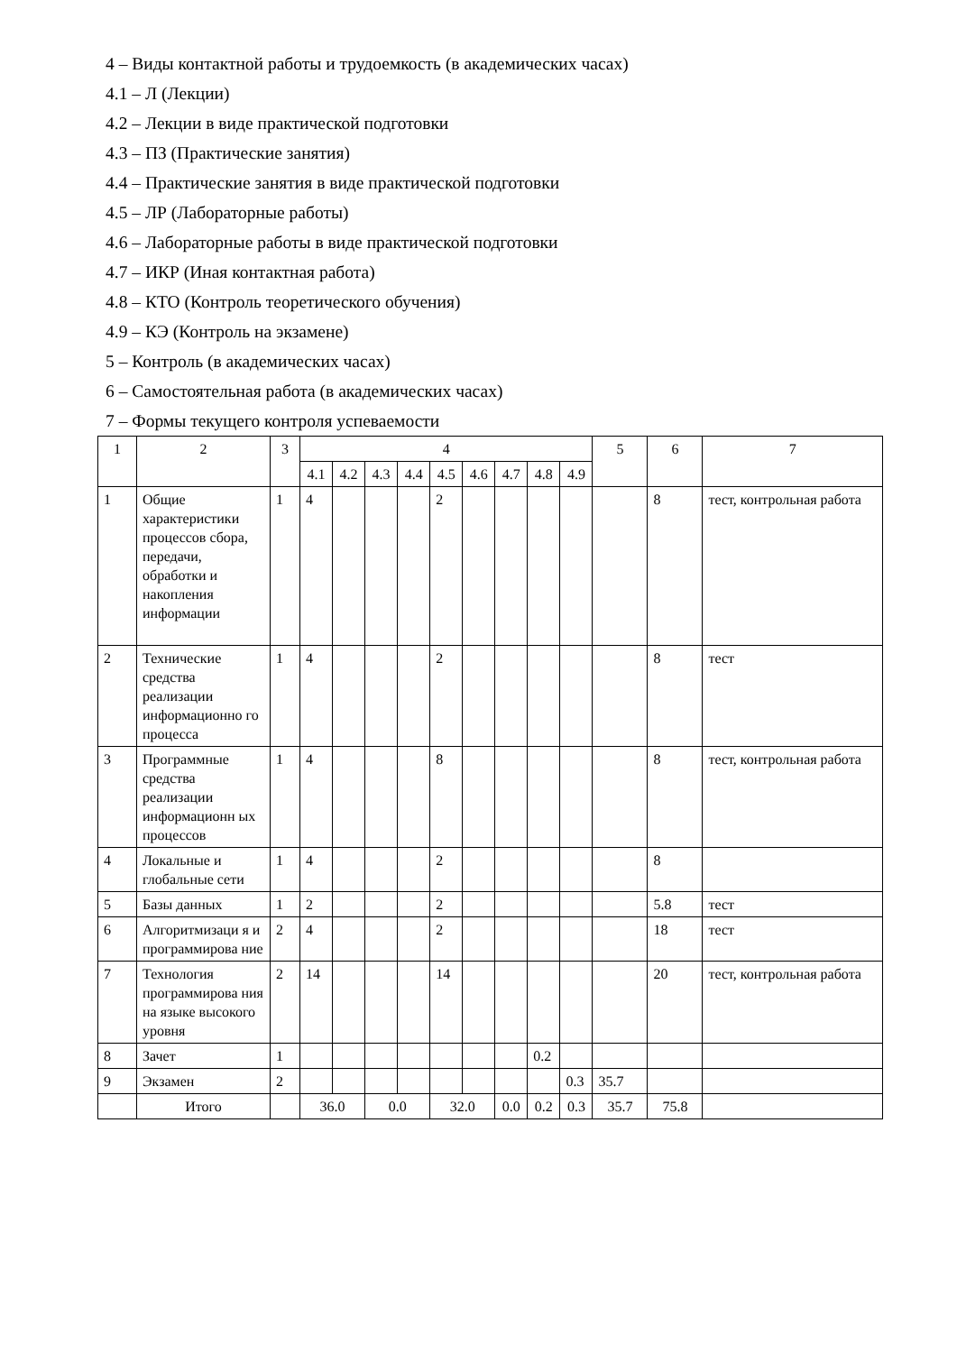4 – Виды контактной работы и трудоемкость (в академических часах)
4.1 – Л (Лекции)
4.2 – Лекции в виде практической подготовки
4.3 – ПЗ (Практические занятия)
4.4 – Практические занятия в виде практической подготовки
4.5 – ЛР (Лабораторные работы)
4.6 – Лабораторные работы в виде практической подготовки
4.7 – ИКР (Иная контактная работа)
4.8 – КТО (Контроль теоретического обучения)
4.9 – КЭ (Контроль на экзамене)
5 – Контроль (в академических часах)
6 – Самостоятельная работа (в академических часах)
7 – Формы текущего контроля успеваемости
| 1 | 2 | 3 | 4 | | | | | | | | | 5 | 6 | 7 |
| --- | --- | --- | --- | --- | --- | --- | --- | --- | --- | --- | --- | --- | --- | --- |
| | | | 4.1 | 4.2 | 4.3 | 4.4 | 4.5 | 4.6 | 4.7 | 4.8 | 4.9 | | | |
| 1 | Общие характеристики процессов сбора, передачи, обработки и накопления информации | 1 | 4 | | | | 2 | | | | | | 8 | тест, контрольная работа |
| 2 | Технические средства реализации информационно го процесса | 1 | 4 | | | | 2 | | | | | | 8 | тест |
| 3 | Программные средства реализации информационн ых процессов | 1 | 4 | | | | 8 | | | | | | 8 | тест, контрольная работа |
| 4 | Локальные и глобальные сети | 1 | 4 | | | | 2 | | | | | | 8 | |
| 5 | Базы данных | 1 | 2 | | | | 2 | | | | | | 5.8 | тест |
| 6 | Алгоритмизаци я и программирова ние | 2 | 4 | | | | 2 | | | | | | 18 | тест |
| 7 | Технология программирова ния на языке высокого уровня | 2 | 14 | | | | 14 | | | | | | 20 | тест, контрольная работа |
| 8 | Зачет | 1 | | | | | | | | 0.2 | | | | |
| 9 | Экзамен | 2 | | | | | | | | | 0.3 | 35.7 | | |
| | Итого | | 36.0 | | 0.0 | | 32.0 | | 0.0 | 0.2 | 0.3 | 35.7 | 75.8 | |